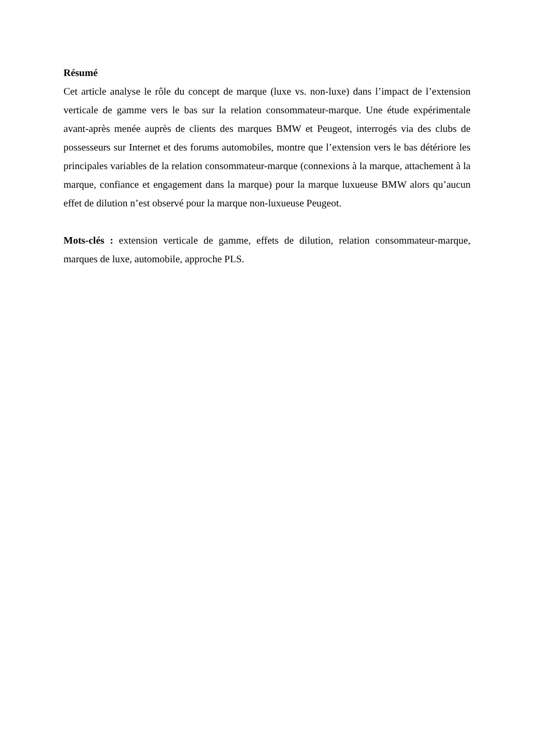Résumé
Cet article analyse le rôle du concept de marque (luxe vs. non-luxe) dans l’impact de l’extension verticale de gamme vers le bas sur la relation consommateur-marque. Une étude expérimentale avant-après menée auprès de clients des marques BMW et Peugeot, interrogés via des clubs de possesseurs sur Internet et des forums automobiles, montre que l’extension vers le bas détériore les principales variables de la relation consommateur-marque (connexions à la marque, attachement à la marque, confiance et engagement dans la marque) pour la marque luxueuse BMW alors qu’aucun effet de dilution n’est observé pour la marque non-luxueuse Peugeot.
Mots-clés : extension verticale de gamme, effets de dilution, relation consommateur-marque, marques de luxe, automobile, approche PLS.